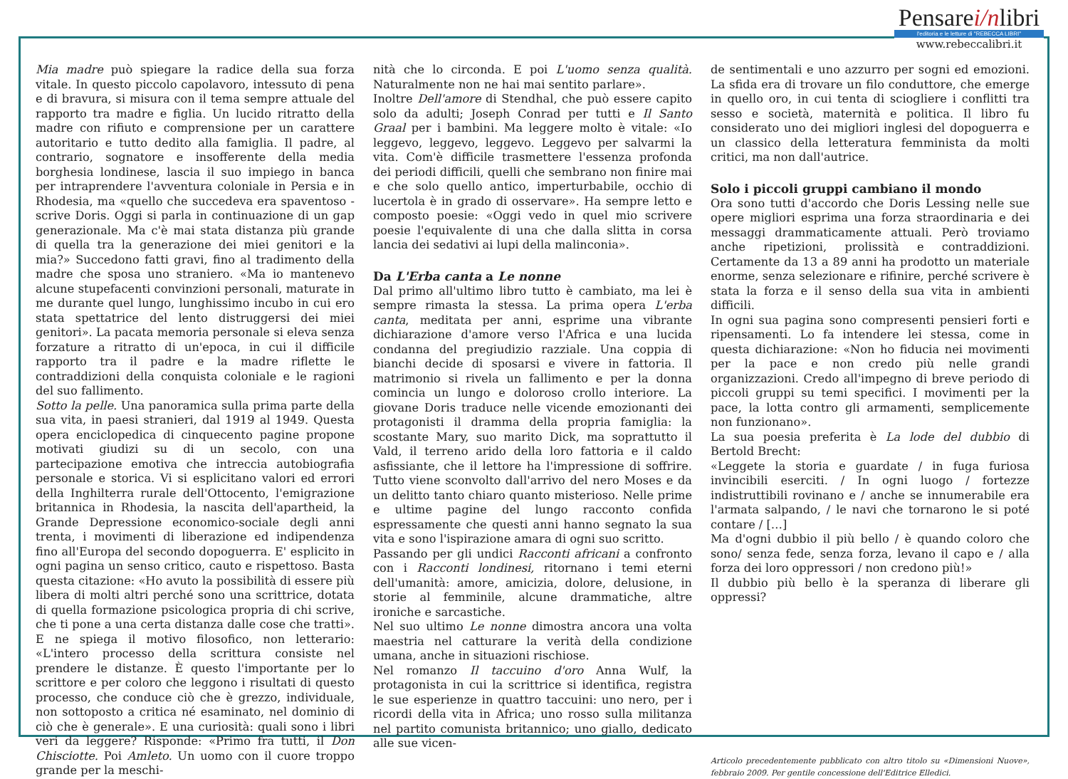Pensarei/nlibri
l'editoria e le letture di "REBECCA LIBRI"
www.rebeccalibri.it
Mia madre può spiegare la radice della sua forza vitale. In questo piccolo capolavoro, intessuto di pena e di bravura, si misura con il tema sempre attuale del rapporto tra madre e figlia. Un lucido ritratto della madre con rifiuto e comprensione per un carattere autoritario e tutto dedito alla famiglia. Il padre, al contrario, sognatore e insofferente della media borghesia londinese, lascia il suo impiego in banca per intraprendere l'avventura coloniale in Persia e in Rhodesia, ma «quello che succedeva era spaventoso - scrive Doris. Oggi si parla in continuazione di un gap generazionale. Ma c'è mai stata distanza più grande di quella tra la generazione dei miei genitori e la mia?» Succedono fatti gravi, fino al tradimento della madre che sposa uno straniero. «Ma io mantenevo alcune stupefacenti convinzioni personali, maturate in me durante quel lungo, lunghissimo incubo in cui ero stata spettatrice del lento distruggersi dei miei genitori». La pacata memoria personale si eleva senza forzature a ritratto di un'epoca, in cui il difficile rapporto tra il padre e la madre riflette le contraddizioni della conquista coloniale e le ragioni del suo fallimento.
Sotto la pelle. Una panoramica sulla prima parte della sua vita, in paesi stranieri, dal 1919 al 1949. Questa opera enciclopedica di cinquecento pagine propone motivati giudizi su di un secolo, con una partecipazione emotiva che intreccia autobiografia personale e storica. Vi si esplicitano valori ed errori della Inghilterra rurale dell'Ottocento, l'emigrazione britannica in Rhodesia, la nascita dell'apartheid, la Grande Depressione economico-sociale degli anni trenta, i movimenti di liberazione ed indipendenza fino all'Europa del secondo dopoguerra. E' esplicito in ogni pagina un senso critico, cauto e rispettoso. Basta questa citazione: «Ho avuto la possibilità di essere più libera di molti altri perché sono una scrittrice, dotata di quella formazione psicologica propria di chi scrive, che ti pone a una certa distanza dalle cose che tratti». E ne spiega il motivo filosofico, non letterario: «L'intero processo della scrittura consiste nel prendere le distanze. È questo l'importante per lo scrittore e per coloro che leggono i risultati di questo processo, che conduce ciò che è grezzo, individuale, non sottoposto a critica né esaminato, nel dominio di ciò che è generale». E una curiosità: quali sono i libri veri da leggere? Risponde: «Primo fra tutti, il Don Chisciotte. Poi Amleto. Un uomo con il cuore troppo grande per la meschi-
nità che lo circonda. E poi L'uomo senza qualità. Naturalmente non ne hai mai sentito parlare».
Inoltre Dell'amore di Stendhal, che può essere capito solo da adulti; Joseph Conrad per tutti e Il Santo Graal per i bambini. Ma leggere molto è vitale: «Io leggevo, leggevo, leggevo. Leggevo per salvarmi la vita. Com'è difficile trasmettere l'essenza profonda dei periodi difficili, quelli che sembrano non finire mai e che solo quello antico, imperturbabile, occhio di lucertola è in grado di osservare». Ha sempre letto e composto poesie: «Oggi vedo in quel mio scrivere poesie l'equivalente di una che dalla slitta in corsa lancia dei sedativi ai lupi della malinconia».
Da L'Erba canta a Le nonne
Dal primo all'ultimo libro tutto è cambiato, ma lei è sempre rimasta la stessa. La prima opera L'erba canta, meditata per anni, esprime una vibrante dichiarazione d'amore verso l'Africa e una lucida condanna del pregiudizio razziale. Una coppia di bianchi decide di sposarsi e vivere in fattoria. Il matrimonio si rivela un fallimento e per la donna comincia un lungo e doloroso crollo interiore. La giovane Doris traduce nelle vicende emozionanti dei protagonisti il dramma della propria famiglia: la scostante Mary, suo marito Dick, ma soprattutto il Vald, il terreno arido della loro fattoria e il caldo asfissiante, che il lettore ha l'impressione di soffrire. Tutto viene sconvolto dall'arrivo del nero Moses e da un delitto tanto chiaro quanto misterioso. Nelle prime e ultime pagine del lungo racconto confida espressamente che questi anni hanno segnato la sua vita e sono l'ispirazione amara di ogni suo scritto.
Passando per gli undici Racconti africani a confronto con i Racconti londinesi, ritornano i temi eterni dell'umanità: amore, amicizia, dolore, delusione, in storie al femminile, alcune drammatiche, altre ironiche e sarcastiche.
Nel suo ultimo Le nonne dimostra ancora una volta maestria nel catturare la verità della condizione umana, anche in situazioni rischiose.
Nel romanzo Il taccuino d'oro Anna Wulf, la protagonista in cui la scrittrice si identifica, registra le sue esperienze in quattro taccuini: uno nero, per i ricordi della vita in Africa; uno rosso sulla militanza nel partito comunista britannico; uno giallo, dedicato alle sue vicen-
de sentimentali e uno azzurro per sogni ed emozioni. La sfida era di trovare un filo conduttore, che emerge in quello oro, in cui tenta di sciogliere i conflitti tra sesso e società, maternità e politica. Il libro fu considerato uno dei migliori inglesi del dopoguerra e un classico della letteratura femminista da molti critici, ma non dall'autrice.
Solo i piccoli gruppi cambiano il mondo
Ora sono tutti d'accordo che Doris Lessing nelle sue opere migliori esprima una forza straordinaria e dei messaggi drammaticamente attuali. Però troviamo anche ripetizioni, prolissità e contraddizioni. Certamente da 13 a 89 anni ha prodotto un materiale enorme, senza selezionare e rifinire, perché scrivere è stata la forza e il senso della sua vita in ambienti difficili.
In ogni sua pagina sono compresenti pensieri forti e ripensamenti. Lo fa intendere lei stessa, come in questa dichiarazione: «Non ho fiducia nei movimenti per la pace e non credo più nelle grandi organizzazioni. Credo all'impegno di breve periodo di piccoli gruppi su temi specifici. I movimenti per la pace, la lotta contro gli armamenti, semplicemente non funzionano».
La sua poesia preferita è La lode del dubbio di Bertold Brecht:
«Leggete la storia e guardate / in fuga furiosa invincibili eserciti. / In ogni luogo / fortezze indistruttibili rovinano e / anche se innumerabile era l'armata salpando, / le navi che tornarono le si poté contare / […]
Ma d'ogni dubbio il più bello / è quando coloro che sono/ senza fede, senza forza, levano il capo e / alla forza dei loro oppressori / non credono più!»
Il dubbio più bello è la speranza di liberare gli oppressi?
Articolo precedentemente pubblicato con altro titolo su «Dimensioni Nuove», febbraio 2009. Per gentile concessione dell'Editrice Elledici.